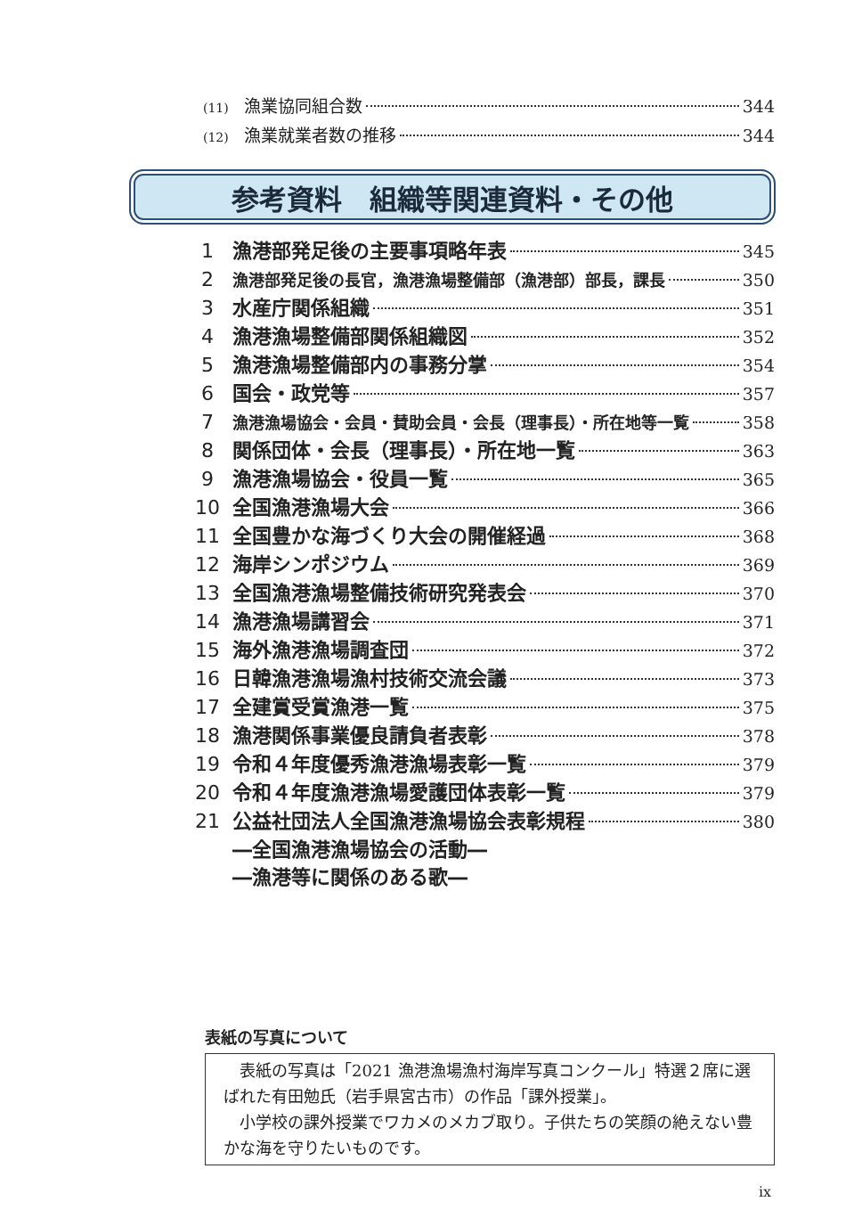(11) 漁業協同組合数 344
(12) 漁業就業者数の推移 344
参考資料　組織等関連資料・その他
1 漁港部発足後の主要事項略年表 345
2 漁港部発足後の長官，漁港漁場整備部（漁港部）部長，課長 350
3 水産庁関係組織 351
4 漁港漁場整備部関係組織図 352
5 漁港漁場整備部内の事務分掌 354
6 国会・政党等 357
7 漁港漁場協会・会員・賛助会員・会長（理事長）・所在地等一覧 358
8 関係団体・会長（理事長）・所在地一覧 363
9 漁港漁場協会・役員一覧 365
10 全国漁港漁場大会 366
11 全国豊かな海づくり大会の開催経過 368
12 海岸シンポジウム 369
13 全国漁港漁場整備技術研究発表会 370
14 漁港漁場講習会 371
15 海外漁港漁場調査団 372
16 日韓漁港漁場漁村技術交流会議 373
17 全建賞受賞漁港一覧 375
18 漁港関係事業優良請負者表彰 378
19 令和４年度優秀漁港漁場表彰一覧 379
20 令和４年度漁港漁場愛護団体表彰一覧 379
21 公益社団法人全国漁港漁場協会表彰規程 380
―全国漁港漁場協会の活動―
―漁港等に関係のある歌―
表紙の写真について
　表紙の写真は「2021 漁港漁場漁村海岸写真コンクール」特選２席に選ばれた有田勉氏（岩手県宮古市）の作品「課外授業」。
　小学校の課外授業でワカメのメカブ取り。子供たちの笑顔の絶えない豊かな海を守りたいものです。
ix